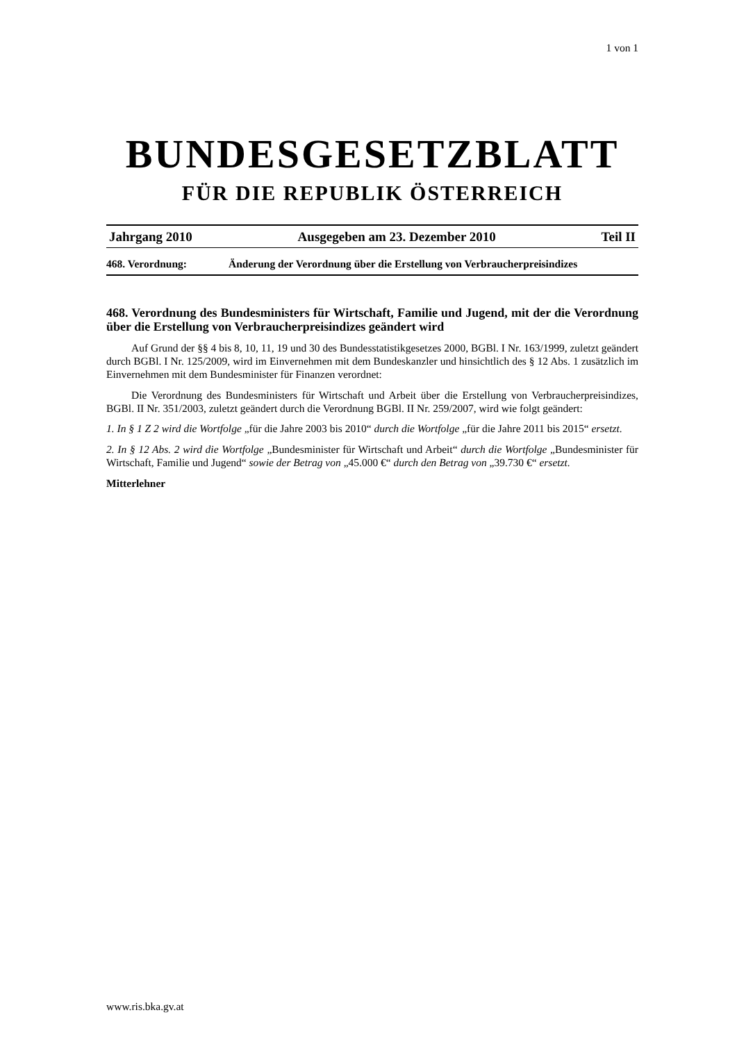1 von 1
BUNDESGESETZBLATT
FÜR DIE REPUBLIK ÖSTERREICH
Jahrgang 2010 Ausgegeben am 23. Dezember 2010 Teil II
468. Verordnung: Änderung der Verordnung über die Erstellung von Verbraucherpreisindizes
468. Verordnung des Bundesministers für Wirtschaft, Familie und Jugend, mit der die Verordnung über die Erstellung von Verbraucherpreisindizes geändert wird
Auf Grund der §§ 4 bis 8, 10, 11, 19 und 30 des Bundesstatistikgesetzes 2000, BGBl. I Nr. 163/1999, zuletzt geändert durch BGBl. I Nr. 125/2009, wird im Einvernehmen mit dem Bundeskanzler und hinsichtlich des § 12 Abs. 1 zusätzlich im Einvernehmen mit dem Bundesminister für Finanzen verordnet:
Die Verordnung des Bundesministers für Wirtschaft und Arbeit über die Erstellung von Verbraucherpreisindizes, BGBl. II Nr. 351/2003, zuletzt geändert durch die Verordnung BGBl. II Nr. 259/2007, wird wie folgt geändert:
1. In § 1 Z 2 wird die Wortfolge „für die Jahre 2003 bis 2010“ durch die Wortfolge „für die Jahre 2011 bis 2015“ ersetzt.
2. In § 12 Abs. 2 wird die Wortfolge „Bundesminister für Wirtschaft und Arbeit“ durch die Wortfolge „Bundesminister für Wirtschaft, Familie und Jugend“ sowie der Betrag von „45.000 €“ durch den Betrag von „39.730 €“ ersetzt.
Mitterlehner
www.ris.bka.gv.at